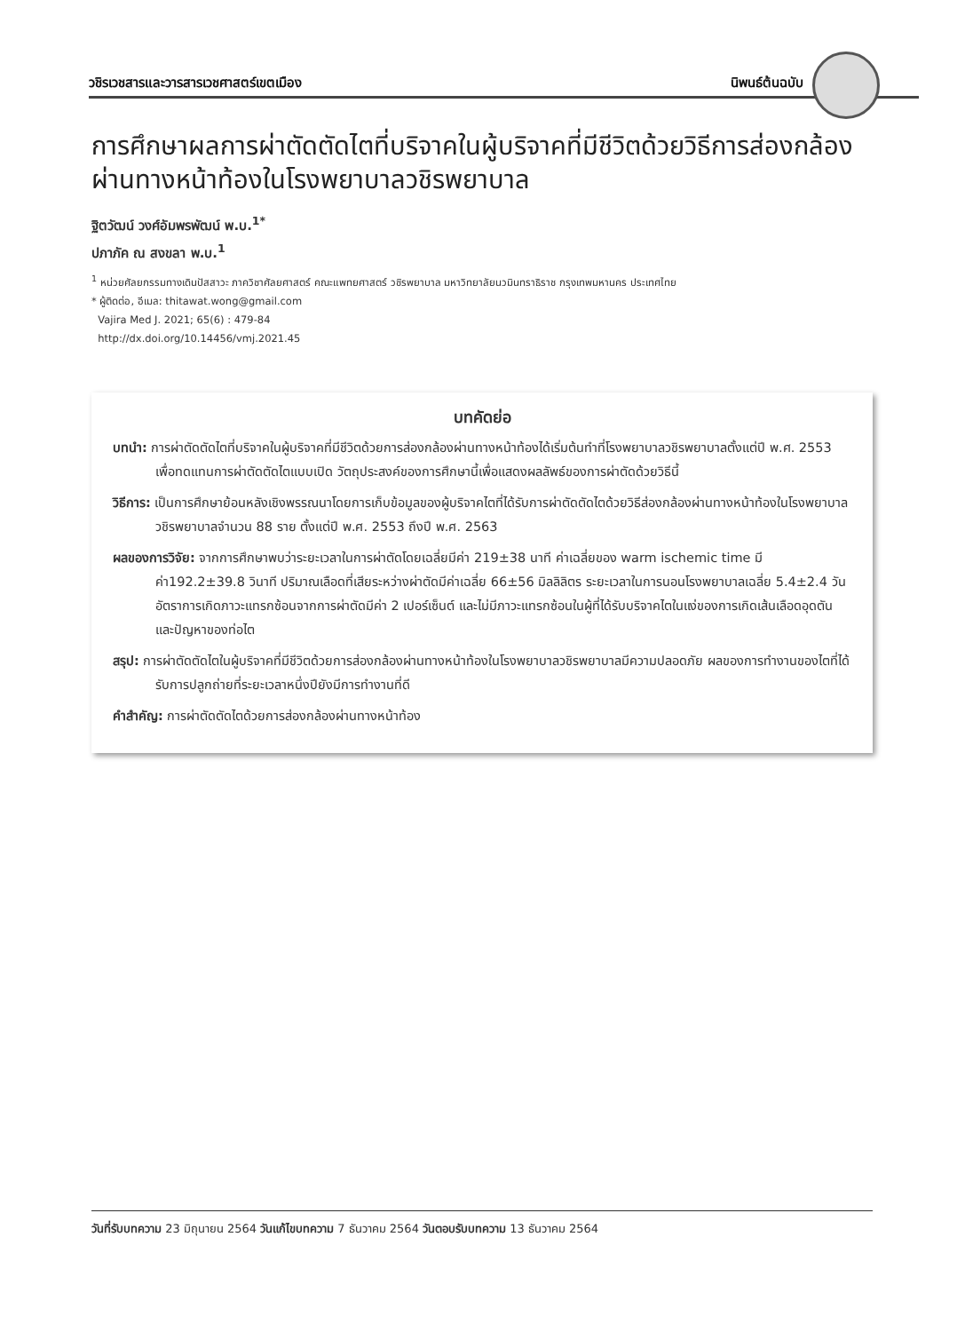วชิรเวชสารและวารสารเวชศาสตร์เขตเมือง นิพนธ์ต้นฉบับ
การศึกษาผลการผ่าตัดตัดไตที่บริจาคในผู้บริจาคที่มีชีวิตด้วยวิธีการส่องกล้องผ่านทางหน้าท้องในโรงพยาบาลวชิรพยาบาล
ฐิตวัฒน์ วงศ์อัมพรพัฒน์ พ.บ.<sup>1*</sup>
ปภาภัค ณ สงขลา พ.บ.<sup>1</sup>
<sup>1</sup> หน่วยศัลยกรรมทางเดินปัสสาวะ ภาควิชาศัลยศาสตร์ คณะแพทยศาสตร์ วชิรพยาบาล มหาวิทยาลัยนวมินทราธิราช กรุงเทพมหานคร ประเทศไทย
* ผู้ติดต่อ, อีเมล: thitawat.wong@gmail.com
Vajira Med J. 2021; 65(6) : 479-84
http://dx.doi.org/10.14456/vmj.2021.45
บทคัดย่อ
บทนำ: การผ่าตัดตัดไตที่บริจาคในผู้บริจาคที่มีชีวิตด้วยการส่องกล้องผ่านทางหน้าท้องได้เริ่มต้นทำที่โรงพยาบาลวชิรพยาบาลตั้งแต่ปี พ.ศ. 2553 เพื่อทดแทนการผ่าตัดตัดไตแบบเปิด วัตถุประสงค์ของการศึกษานี้เพื่อแสดงผลลัพธ์ของการผ่าตัดด้วยวิธีนี้
วิธีการ: เป็นการศึกษาย้อนหลังเชิงพรรณนาโดยการเก็บข้อมูลของผู้บริจาคไตที่ได้รับการผ่าตัดตัดไตด้วยวิธีส่องกล้องผ่านทางหน้าท้องในโรงพยาบาลวชิรพยาบาลจำนวน 88 ราย ตั้งแต่ปี พ.ศ. 2553 ถึงปี พ.ศ. 2563
ผลของการวิจัย: จากการศึกษาพบว่าระยะเวลาในการผ่าตัดโดยเฉลี่ยมีค่า 219±38 นาที ค่าเฉลี่ยของ warm ischemic time มีค่า192.2±39.8 วินาที ปริมาณเลือดที่เสียระหว่างผ่าตัดมีค่าเฉลี่ย 66±56 มิลลิลิตร ระยะเวลาในการนอนโรงพยาบาลเฉลี่ย 5.4±2.4 วัน อัตราการเกิดภาวะแทรกซ้อนจากการผ่าตัดมีค่า 2 เปอร์เซ็นต์ และไม่มีภาวะแทรกซ้อนในผู้ที่ได้รับบริจาคไตในแง่ของการเกิดเส้นเลือดอุดตันและปัญหาของท่อไต
สรุป: การผ่าตัดตัดไตในผู้บริจาคที่มีชีวิตด้วยการส่องกล้องผ่านทางหน้าท้องในโรงพยาบาลวชิรพยาบาลมีความปลอดภัย ผลของการทำงานของไตที่ได้รับการปลูกถ่ายที่ระยะเวลาหนึ่งปียังมีการทำงานที่ดี
คำสำคัญ: การผ่าตัดตัดไตด้วยการส่องกล้องผ่านทางหน้าท้อง
วันที่รับบทความ 23 มิถุนายน 2564 วันแก้ไขบทความ 7 ธันวาคม 2564 วันตอบรับบทความ 13 ธันวาคม 2564